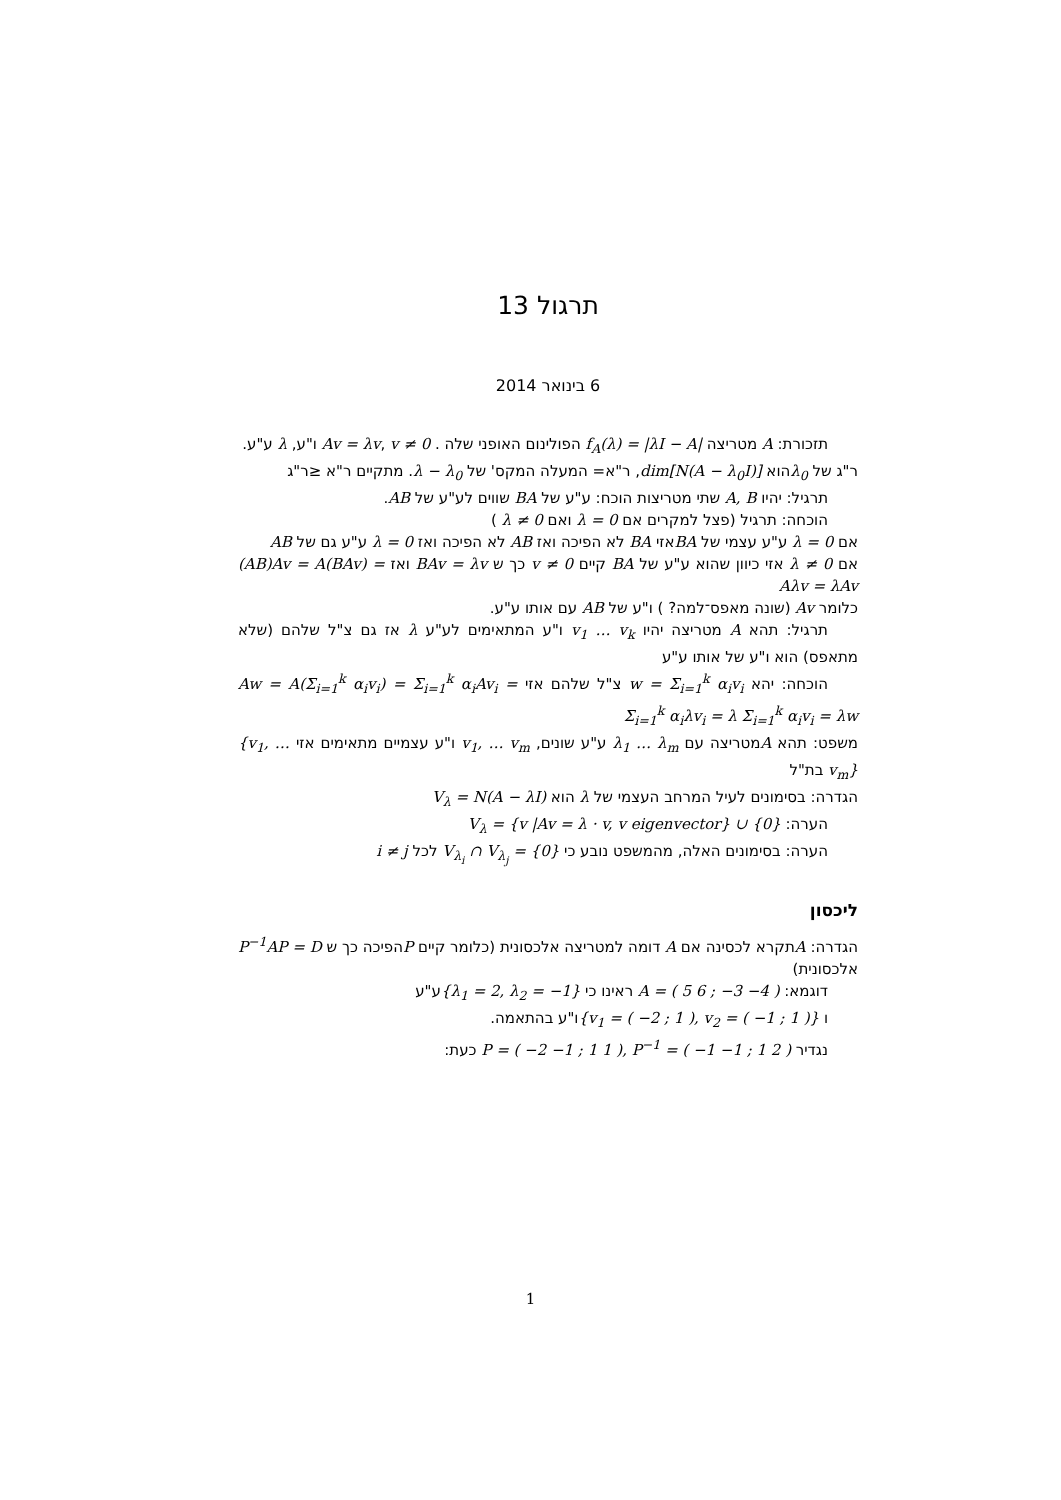תרגול 13
6 בינואר 2014
תזכורת: A מטריצה f<sub>A</sub>(λ) = |λI − A| הפולינום האופני שלה . Av = λv, v ≠ 0 ו"ע, λ ע"ע.
ר"ג של λ<sub>0</sub>הוא dim[N(A − λ<sub>0</sub>I)], ר"א= המעלה המקס' של λ − λ<sub>0</sub>. מתקיים ר"א ≤ר"ג
תרגיל: יהיו A, B שתי מטריצות הוכח: ע"ע של BA שווים לע"ע של AB.
הוכחה: תרגיל (פצל למקרים אם λ = 0 ואם λ ≠ 0 )
אם λ = 0 ע"ע עצמי של BAאזי BA לא הפיכה ואז AB לא הפיכה ואז λ = 0 ע"ע גם של AB
אם λ ≠ 0 אזי כיוון שהוא ע"ע של BA קיים v ≠ 0 כך ש BAv = λv ואז (AB)Av = A(BAv) = Aλv = λAv
כלומר Av (שונה מאפס־למה? ) ו"ע של AB עם אותו ע"ע.
תרגיל: תהא A מטריצה יהיו v<sub>1</sub> … v<sub>k</sub> ו"ע המתאימים לע"ע λ אז גם צ"ל שלהם (שלא מתאפס) הוא ו"ע של אותו ע"ע
הוכחה: יהא w = Σ<sub>i=1</sub><sup>k</sup> α<sub>i</sub>v<sub>i</sub> צ"ל שלהם אזי Aw = A(Σ<sub>i=1</sub><sup>k</sup> α<sub>i</sub>v<sub>i</sub>) = Σ<sub>i=1</sub><sup>k</sup> α<sub>i</sub>Av<sub>i</sub> = Σ<sub>i=1</sub><sup>k</sup> α<sub>i</sub>λv<sub>i</sub> = λ Σ<sub>i=1</sub><sup>k</sup> α<sub>i</sub>v<sub>i</sub> = λw
משפט: תהא Aמטריצה עם λ<sub>1</sub> … λ<sub>m</sub> ע"ע שונים, v<sub>1</sub>, … v<sub>m</sub> ו"ע עצמיים מתאימים אזי {v<sub>1</sub>, … v<sub>m</sub>} בת"ל
הגדרה: בסימונים לעיל המרחב העצמי של λ הוא V<sub>λ</sub> = N(A − λI)
הערה: V<sub>λ</sub> = {v |Av = λ · v, v eigenvector} ∪ {0}
הערה: בסימונים האלה, מהמשפט נובע כי V<sub>λ<sub>i</sub></sub> ∩ V<sub>λ<sub>j</sub></sub> = {0} לכל i ≠ j
ליכסון
הגדרה: Aתקרא לכסינה אם A דומה למטריצה אלכסונית (כלומר קיים Pהפיכה כך ש P<sup>−1</sup>AP = D אלכסונית)
דוגמא: A = ( 5 6 ; −3 −4 ) ראינו כי {λ<sub>1</sub> = 2, λ<sub>2</sub> = −1}ע"ע
ו {v<sub>1</sub> = ( −2 ; 1 ), v<sub>2</sub> = ( −1 ; 1 )}ו"ע בהתאמה.
נגדיר P = ( −2 −1 ; 1 1 ), P<sup>−1</sup> = ( −1 −1 ; 1 2 ) כעת:
1